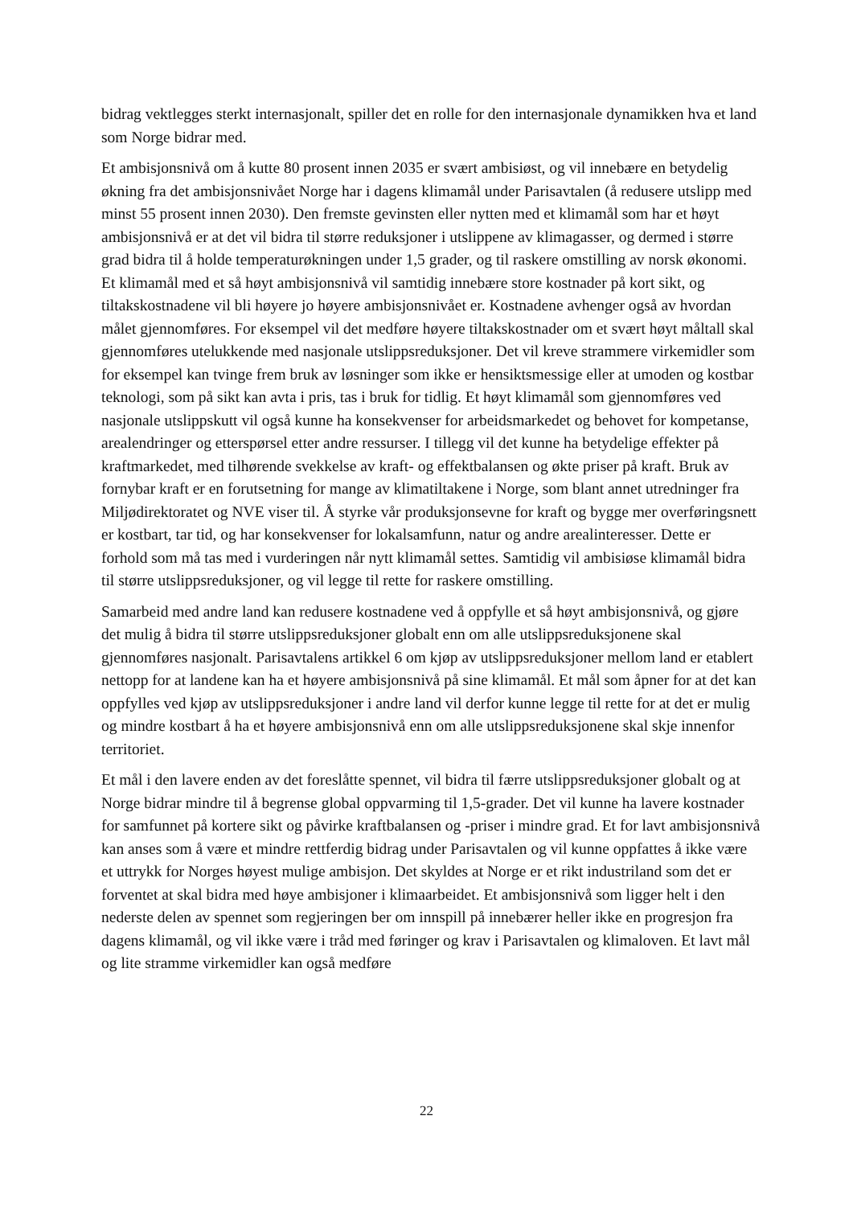bidrag vektlegges sterkt internasjonalt, spiller det en rolle for den internasjonale dynamikken hva et land som Norge bidrar med.
Et ambisjonsnivå om å kutte 80 prosent innen 2035 er svært ambisiøst, og vil innebære en betydelig økning fra det ambisjonsnivået Norge har i dagens klimamål under Parisavtalen (å redusere utslipp med minst 55 prosent innen 2030). Den fremste gevinsten eller nytten med et klimamål som har et høyt ambisjonsnivå er at det vil bidra til større reduksjoner i utslippene av klimagasser, og dermed i større grad bidra til å holde temperaturøkningen under 1,5 grader, og til raskere omstilling av norsk økonomi. Et klimamål med et så høyt ambisjonsnivå vil samtidig innebære store kostnader på kort sikt, og tiltakskostnadene vil bli høyere jo høyere ambisjonsnivået er. Kostnadene avhenger også av hvordan målet gjennomføres. For eksempel vil det medføre høyere tiltakskostnader om et svært høyt måltall skal gjennomføres utelukkende med nasjonale utslippsreduksjoner. Det vil kreve strammere virkemidler som for eksempel kan tvinge frem bruk av løsninger som ikke er hensiktsmessige eller at umoden og kostbar teknologi, som på sikt kan avta i pris, tas i bruk for tidlig. Et høyt klimamål som gjennomføres ved nasjonale utslippskutt vil også kunne ha konsekvenser for arbeidsmarkedet og behovet for kompetanse, arealendringer og etterspørsel etter andre ressurser. I tillegg vil det kunne ha betydelige effekter på kraftmarkedet, med tilhørende svekkelse av kraft- og effektbalansen og økte priser på kraft. Bruk av fornybar kraft er en forutsetning for mange av klimatiltakene i Norge, som blant annet utredninger fra Miljødirektoratet og NVE viser til. Å styrke vår produksjonsevne for kraft og bygge mer overføringsnett er kostbart, tar tid, og har konsekvenser for lokalsamfunn, natur og andre arealinteresser. Dette er forhold som må tas med i vurderingen når nytt klimamål settes. Samtidig vil ambisiøse klimamål bidra til større utslippsreduksjoner, og vil legge til rette for raskere omstilling.
Samarbeid med andre land kan redusere kostnadene ved å oppfylle et så høyt ambisjonsnivå, og gjøre det mulig å bidra til større utslippsreduksjoner globalt enn om alle utslippsreduksjonene skal gjennomføres nasjonalt. Parisavtalens artikkel 6 om kjøp av utslippsreduksjoner mellom land er etablert nettopp for at landene kan ha et høyere ambisjonsnivå på sine klimamål. Et mål som åpner for at det kan oppfylles ved kjøp av utslippsreduksjoner i andre land vil derfor kunne legge til rette for at det er mulig og mindre kostbart å ha et høyere ambisjonsnivå enn om alle utslippsreduksjonene skal skje innenfor territoriet.
Et mål i den lavere enden av det foreslåtte spennet, vil bidra til færre utslippsreduksjoner globalt og at Norge bidrar mindre til å begrense global oppvarming til 1,5-grader. Det vil kunne ha lavere kostnader for samfunnet på kortere sikt og påvirke kraftbalansen og -priser i mindre grad. Et for lavt ambisjonsnivå kan anses som å være et mindre rettferdig bidrag under Parisavtalen og vil kunne oppfattes å ikke være et uttrykk for Norges høyest mulige ambisjon. Det skyldes at Norge er et rikt industriland som det er forventet at skal bidra med høye ambisjoner i klimaarbeidet. Et ambisjonsnivå som ligger helt i den nederste delen av spennet som regjeringen ber om innspill på innebærer heller ikke en progresjon fra dagens klimamål, og vil ikke være i tråd med føringer og krav i Parisavtalen og klimaloven. Et lavt mål og lite stramme virkemidler kan også medføre
22